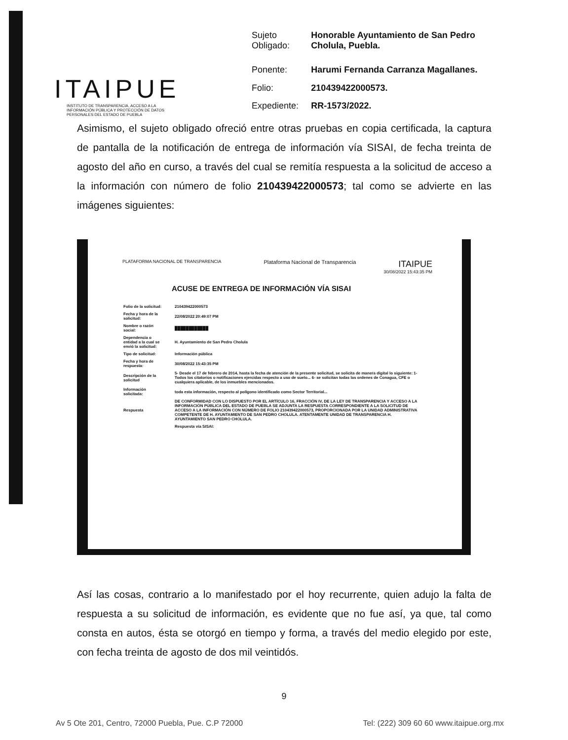ITAIPUE
INSTITUTO DE TRANSPARENCIA, ACCESO A LA INFORMACIÓN PÚBLICA Y PROTECCIÓN DE DATOS PERSONALES DEL ESTADO DE PUEBLA
| Sujeto Obligado: | Honorable Ayuntamiento de San Pedro Cholula, Puebla. |
| Ponente: | Harumi Fernanda Carranza Magallanes. |
| Folio: | 210439422000573. |
| Expediente: | RR-1573/2022. |
Asimismo, el sujeto obligado ofreció entre otras pruebas en copia certificada, la captura de pantalla de la notificación de entrega de información vía SISAI, de fecha treinta de agosto del año en curso, a través del cual se remitía respuesta a la solicitud de acceso a la información con número de folio 210439422000573; tal como se advierte en las imágenes siguientes:
PLATAFORMA NACIONAL DE TRANSPARENCIA Plataforma Nacional de Transparencia ITAIPUE
30/08/2022 15:43:35 PM
ACUSE DE ENTREGA DE INFORMACIÓN VÍA SISAI
| Folio de la solicitud: | 210439422000573 |
| Fecha y hora de la solicitud: | 22/08/2022 20:49:07 PM |
| Nombre o razón social: | ████████████ |
| Dependencia o entidad a la cual se envió la solicitud: | H. Ayuntamiento de San Pedro Cholula |
| Tipo de solicitud: | Información pública |
| Fecha y hora de respuesta: | 30/08/2022 15:43:35 PM |
| Descripción de la solicitud | 5- Desde el 17 de febrero de 2014, hasta la fecha de atención de la presente solicitud, se solicita de manera digital lo siguiente: 1- Todos los citatorios o notificaciones ejercidas respecto a uso de suelo... 6- se solicitan todas las ordenes de Conagua, CFE o cualquiera aplicable, de los inmuebles mencionados. |
| Información solicitada: | toda esta información, respecto al polígono identificado como Sector Territorial... |
| Respuesta | DE CONFORMIDAD CON LO DISPUESTO POR EL ARTÍCULO 16, FRACCIÓN IV, DE LA LEY DE TRANSPARENCIA Y ACCESO A LA INFORMACIÓN PÚBLICA DEL ESTADO DE PUEBLA SE ADJUNTA LA RESPUESTA CORRESPONDIENTE A LA SOLICITUD DE ACCESO A LA INFORMACIÓN CON NÚMERO DE FOLIO 210439422000573, PROPORCIONADA POR LA UNIDAD ADMINISTRATIVA COMPETENTE DE H. AYUNTAMIENTO DE SAN PEDRO CHOLULA. ATENTAMENTE UNIDAD DE TRANSPARENCIA H. AYUNTAMIENTO SAN PEDRO CHOLULA. |
| | Respuesta vía SISAI: |
Así las cosas, contrario a lo manifestado por el hoy recurrente, quien adujo la falta de respuesta a su solicitud de información, es evidente que no fue así, ya que, tal como consta en autos, ésta se otorgó en tiempo y forma, a través del medio elegido por este, con fecha treinta de agosto de dos mil veintidós.
9
Av 5 Ote 201, Centro, 72000 Puebla, Pue. C.P 72000 Tel: (222) 309 60 60 www.itaipue.org.mx